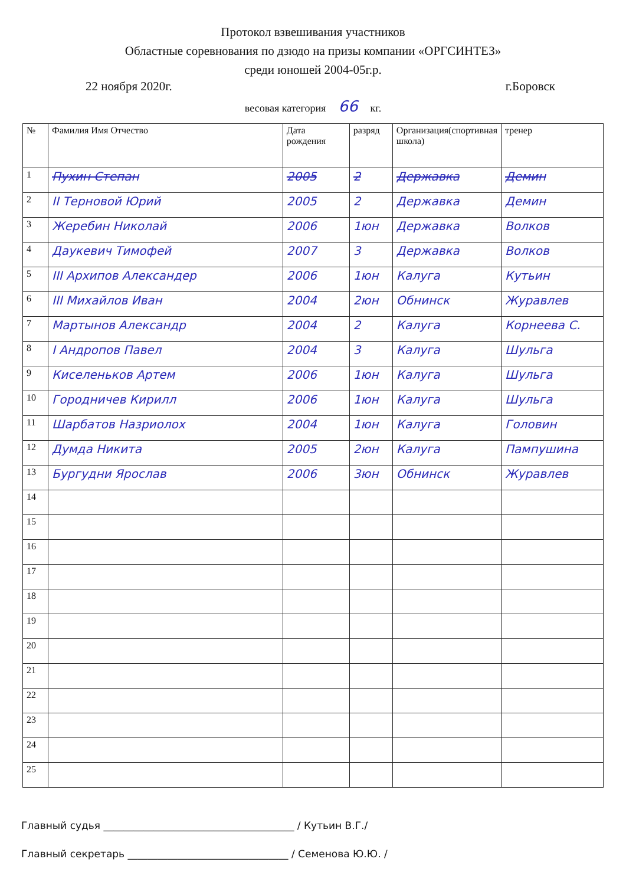Протокол взвешивания участников
Областные соревнования по дзюдо на призы компании «ОРГСИНТЕЗ»
среди юношей 2004-05г.р.
22 ноября 2020г. г.Боровск
весовая категория 66 кг.
| № | Фамилия Имя Отчество | Дата рождения | разряд | Организация(спортивная школа) | тренер |
| --- | --- | --- | --- | --- | --- |
| 1 | Пухин Степан | 2005 | 2 | Державка | Демин |
| 2 | II Терновой Юрий | 2005 | 2 | Державка | Демин |
| 3 | Жеребин Николай | 2006 | 1юн | Державка | Волков |
| 4 | Даукевич Тимофей | 2007 | 3 | Державка | Волков |
| 5 | III Архипов Александер | 2006 | 1юн | Калуга | Кутьин |
| 6 | III Михайлов Иван | 2004 | 2юн | Обнинск | Журавлев |
| 7 | Мартынов Александр | 2004 | 2 | Калуга | Корнеева С. |
| 8 | I Андропов Павел | 2004 | 3 | Калуга | Шульга |
| 9 | Киселеньков Артем | 2006 | 1юн | Калуга | Шульга |
| 10 | Городничев Кирилл | 2006 | 1юн | Калуга | Шульга |
| 11 | Шарбатов Назриолох | 2004 | 1юн | Калуга | Головин |
| 12 | Думда Никита | 2005 | 2юн | Калуга | Пампушина |
| 13 | Бургудни Ярослав | 2006 | 3юн | Обнинск | Журавлев |
| 14 | | | | | |
| 15 | | | | | |
| 16 | | | | | |
| 17 | | | | | |
| 18 | | | | | |
| 19 | | | | | |
| 20 | | | | | |
| 21 | | | | | |
| 22 | | | | | |
| 23 | | | | | |
| 24 | | | | | |
| 25 | | | | | |
Главный судья ______________________________________ / Кутьин В.Г./
Главный секретарь ________________________________ / Семенова Ю.Ю. /